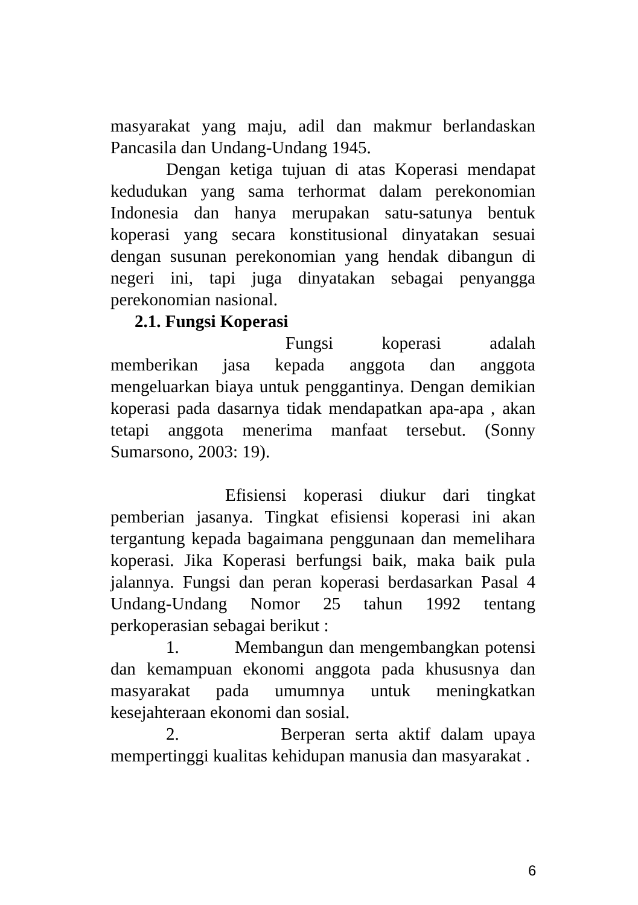masyarakat yang maju, adil dan makmur berlandaskan Pancasila dan Undang-Undang 1945.
Dengan ketiga tujuan di atas Koperasi mendapat kedudukan yang sama terhormat dalam perekonomian Indonesia dan hanya merupakan satu-satunya bentuk koperasi yang secara konstitusional dinyatakan sesuai dengan susunan perekonomian yang hendak dibangun di negeri ini, tapi juga dinyatakan sebagai penyangga perekonomian nasional.
2.1. Fungsi Koperasi
Fungsi koperasi adalah memberikan jasa kepada anggota dan anggota mengeluarkan biaya untuk penggantinya. Dengan demikian koperasi pada dasarnya tidak mendapatkan apa-apa , akan tetapi anggota menerima manfaat tersebut. (Sonny Sumarsono, 2003: 19).
Efisiensi koperasi diukur dari tingkat pemberian jasanya. Tingkat efisiensi koperasi ini akan tergantung kepada bagaimana penggunaan dan memelihara koperasi. Jika Koperasi berfungsi baik, maka baik pula jalannya. Fungsi dan peran koperasi berdasarkan Pasal 4 Undang-Undang Nomor 25 tahun 1992 tentang perkoperasian sebagai berikut :
1. Membangun dan mengembangkan potensi dan kemampuan ekonomi anggota pada khususnya dan masyarakat pada umumnya untuk meningkatkan kesejahteraan ekonomi dan sosial.
2. Berperan serta aktif dalam upaya mempertinggi kualitas kehidupan manusia dan masyarakat .
6